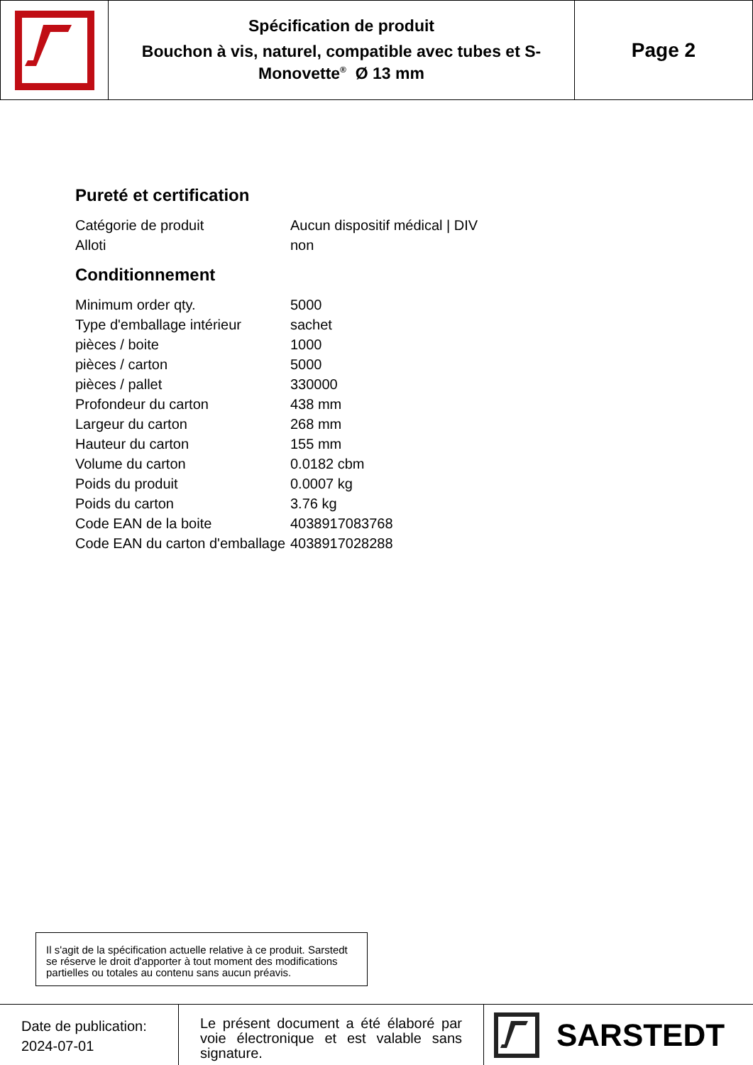Spécification de produit
Bouchon à vis, naturel, compatible avec tubes et S-Monovette<sup>®</sup> Ø 13 mm
Page 2
Pureté et certification
| Catégorie de produit | Aucun dispositif médical / DIV |
| Alloti | non |
Conditionnement
| Minimum order qty. | 5000 |
| Type d'emballage intérieur | sachet |
| pièces / boite | 1000 |
| pièces / carton | 5000 |
| pièces / pallet | 330000 |
| Profondeur du carton | 438 mm |
| Largeur du carton | 268 mm |
| Hauteur du carton | 155 mm |
| Volume du carton | 0.0182 cbm |
| Poids du produit | 0.0007 kg |
| Poids du carton | 3.76 kg |
| Code EAN de la boite | 4038917083768 |
| Code EAN du carton d'emballage | 4038917028288 |
Il s'agit de la spécification actuelle relative à ce produit. Sarstedt se réserve le droit d'apporter à tout moment des modifications partielles ou totales au contenu sans aucun préavis.
Date de publication:
2024-07-01
Le présent document a été élaboré par voie électronique et est valable sans signature.
SARSTEDT